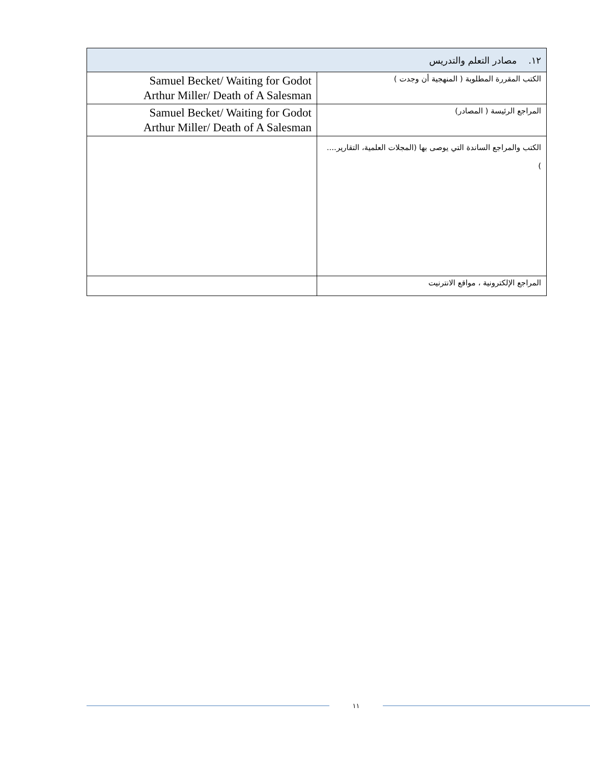| ١٢. مصادر التعلم والتدريس | |
| --- | --- |
| الكتب المقررة المطلوبة ( المنهجية أن وجدت ) | Samuel Becket/ Waiting for Godot Arthur Miller/ Death of A Salesman |
| المراجع الرئيسة ( المصادر) | Samuel Becket/ Waiting for Godot Arthur Miller/ Death of A Salesman |
| الكتب والمراجع الساندة التي يوصى بها (المجلات العلمية، التقارير.... ) | |
| المراجع الإلكترونية ، مواقع الانترنيت | |
١١